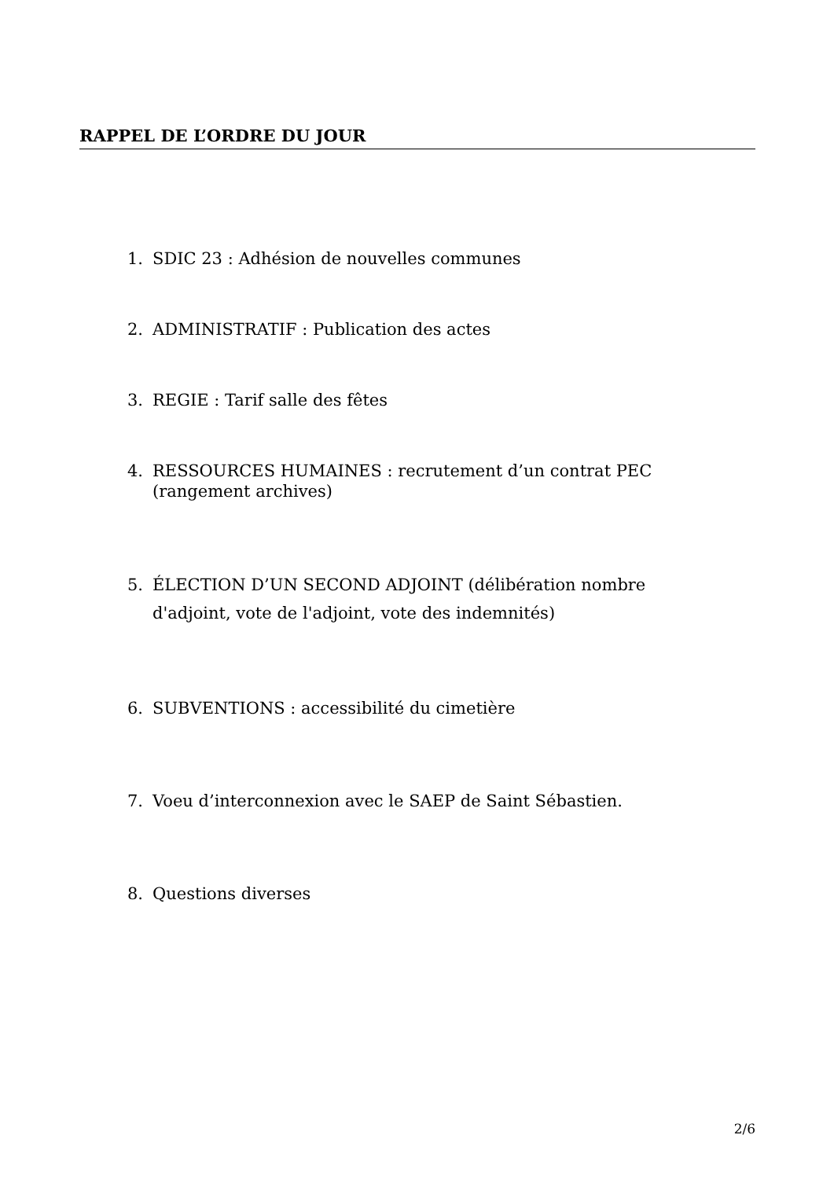RAPPEL DE L’ORDRE DU JOUR
1. SDIC 23 : Adhésion de nouvelles communes
2. ADMINISTRATIF : Publication des actes
3. REGIE : Tarif salle des fêtes
4. RESSOURCES HUMAINES : recrutement d’un contrat PEC (rangement archives)
5. ÉLECTION D’UN SECOND ADJOINT (délibération nombre d'adjoint, vote de l'adjoint, vote des indemnités)
6. SUBVENTIONS : accessibilité du cimetière
7. Voeu d’interconnexion avec le SAEP de Saint Sébastien.
8. Questions diverses
2/6